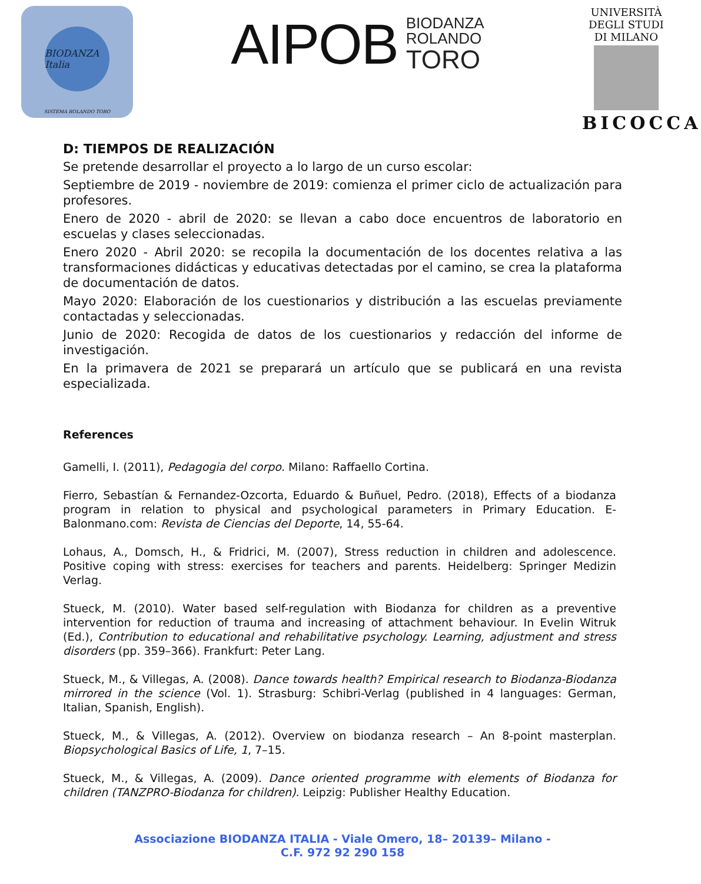BIODANZA Italia
SISTEMA ROLANDO TORO
AIPOB BIODANZA
ROLANDO
TORO
UNIVERSITÀ DEGLI STUDI DI MILANO
BICOCCA
D: TIEMPOS DE REALIZACIÓN
Se pretende desarrollar el proyecto a lo largo de un curso escolar:
Septiembre de 2019 - noviembre de 2019: comienza el primer ciclo de actualización para profesores.
Enero de 2020 - abril de 2020: se llevan a cabo doce encuentros de laboratorio en escuelas y clases seleccionadas.
Enero 2020 - Abril 2020: se recopila la documentación de los docentes relativa a las transformaciones didácticas y educativas detectadas por el camino, se crea la plataforma de documentación de datos.
Mayo 2020: Elaboración de los cuestionarios y distribución a las escuelas previamente contactadas y seleccionadas.
Junio de 2020: Recogida de datos de los cuestionarios y redacción del informe de investigación.
En la primavera de 2021 se preparará un artículo que se publicará en una revista especializada.
References
Gamelli, I. (2011), Pedagogia del corpo. Milano: Raffaello Cortina.
Fierro, Sebastían & Fernandez-Ozcorta, Eduardo & Buñuel, Pedro. (2018), Effects of a biodanza program in relation to physical and psychological parameters in Primary Education. E-Balonmano.com: Revista de Ciencias del Deporte, 14, 55-64.
Lohaus, A., Domsch, H., & Fridrici, M. (2007), Stress reduction in children and adolescence. Positive coping with stress: exercises for teachers and parents. Heidelberg: Springer Medizin Verlag.
Stueck, M. (2010). Water based self-regulation with Biodanza for children as a preventive intervention for reduction of trauma and increasing of attachment behaviour. In Evelin Witruk (Ed.), Contribution to educational and rehabilitative psychology. Learning, adjustment and stress disorders (pp. 359–366). Frankfurt: Peter Lang.
Stueck, M., & Villegas, A. (2008). Dance towards health? Empirical research to Biodanza-Biodanza mirrored in the science (Vol. 1). Strasburg: Schibri-Verlag (published in 4 languages: German, Italian, Spanish, English).
Stueck, M., & Villegas, A. (2012). Overview on biodanza research – An 8-point masterplan. Biopsychological Basics of Life, 1, 7–15.
Stueck, M., & Villegas, A. (2009). Dance oriented programme with elements of Biodanza for children (TANZPRO-Biodanza for children). Leipzig: Publisher Healthy Education.
Associazione BIODANZA ITALIA - Viale Omero, 18– 20139– Milano -
C.F. 972 92 290 158